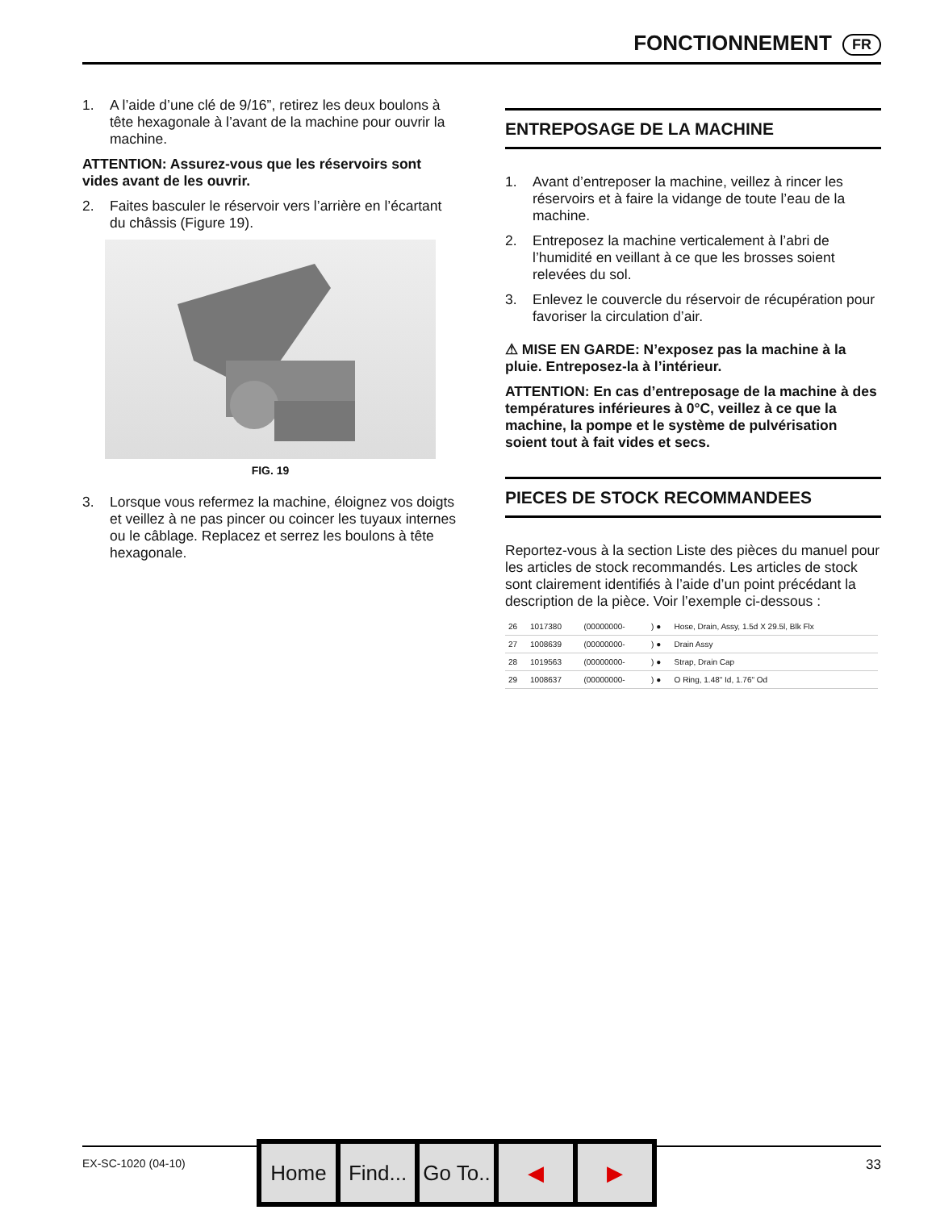FONCTIONNEMENT FR
1. A l’aide d’une clé de 9/16”, retirez les deux boulons à tête hexagonale à l’avant de la machine pour ouvrir la machine.
ATTENTION: Assurez-vous que les réservoirs sont vides avant de les ouvrir.
2. Faites basculer le réservoir vers l’arrière en l’écartant du châssis (Figure 19).
FIG. 19
3. Lorsque vous refermez la machine, éloignez vos doigts et veillez à ne pas pincer ou coincer les tuyaux internes ou le câblage. Replacez et serrez les boulons à tête hexagonale.
ENTREPOSAGE DE LA MACHINE
1. Avant d’entreposer la machine, veillez à rincer les réservoirs et à faire la vidange de toute l’eau de la machine.
2. Entreposez la machine verticalement à l’abri de l’humidité en veillant à ce que les brosses soient relevées du sol.
3. Enlevez le couvercle du réservoir de récupération pour favoriser la circulation d’air.
⚠ MISE EN GARDE: N’exposez pas la machine à la pluie. Entreposez-la à l’intérieur.
ATTENTION: En cas d’entreposage de la machine à des températures inférieures à 0°C, veillez à ce que la machine, la pompe et le système de pulvérisation soient tout à fait vides et secs.
PIECES DE STOCK RECOMMANDEES
Reportez-vous à la section Liste des pièces du manuel pour les articles de stock recommandés. Les articles de stock sont clairement identifiés à l’aide d’un point précédant la description de la pièce. Voir l’exemple ci-dessous :
| 26 | 1017380 | (00000000- | ) ● | Hose, Drain, Assy, 1.5d X 29.5l, Blk Flx |
| 27 | 1008639 | (00000000- | ) ● | Drain Assy |
| 28 | 1019563 | (00000000- | ) ● | Strap, Drain Cap |
| 29 | 1008637 | (00000000- | ) ● | O Ring, 1.48" Id, 1.76" Od |
EX-SC-1020 (04-10) 33
Home Find...
Go To..
◀ ▶